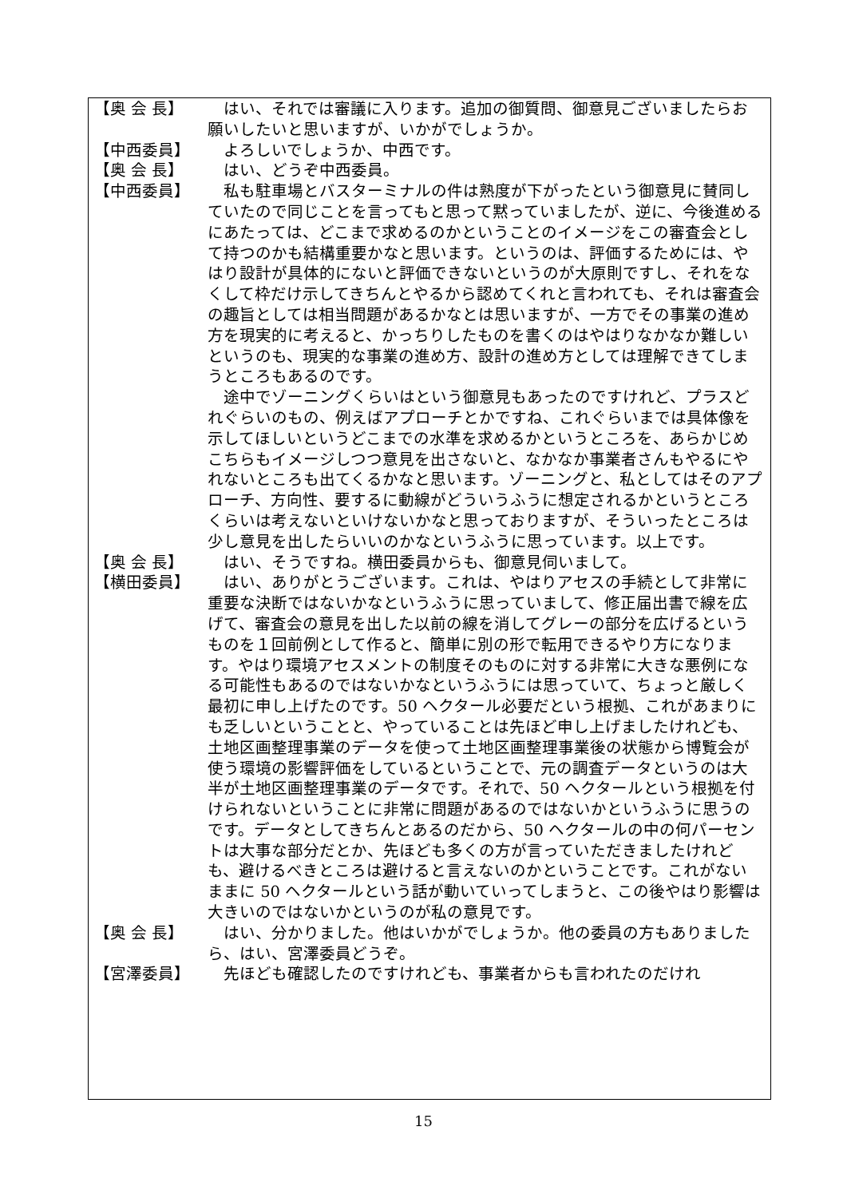【奥 会 長】 はい、それでは審議に入ります。追加の御質問、御意見ございましたらお願いしたいと思いますが、いかがでしょうか。
【中西委員】 よろしいでしょうか、中西です。
【奥 会 長】 はい、どうぞ中西委員。
【中西委員】 私も駐車場とバスターミナルの件は熟度が下がったという御意見に賛同していたので同じことを言ってもと思って黙っていましたが、逆に、今後進めるにあたっては、どこまで求めるのかということのイメージをこの審査会として持つのかも結構重要かなと思います。というのは、評価するためには、やはり設計が具体的にないと評価できないというのが大原則ですし、それをなくして枠だけ示してきちんとやるから認めてくれと言われても、それは審査会の趣旨としては相当問題があるかなとは思いますが、一方でその事業の進め方を現実的に考えると、かっちりしたものを書くのはやはりなかなか難しいというのも、現実的な事業の進め方、設計の進め方としては理解できてしまうところもあるのです。
途中でゾーニングくらいはという御意見もあったのですけれど、プラスどれぐらいのもの、例えばアプローチとかですね、これぐらいまでは具体像を示してほしいというどこまでの水準を求めるかというところを、あらかじめこちらもイメージしつつ意見を出さないと、なかなか事業者さんもやるにやれないところも出てくるかなと思います。ゾーニングと、私としてはそのアプローチ、方向性、要するに動線がどういうふうに想定されるかというところくらいは考えないといけないかなと思っておりますが、そういったところは少し意見を出したらいいのかなというふうに思っています。以上です。
【奥 会 長】 はい、そうですね。横田委員からも、御意見伺いまして。
【横田委員】 はい、ありがとうございます。これは、やはりアセスの手続として非常に重要な決断ではないかなというふうに思っていまして、修正届出書で線を広げて、審査会の意見を出した以前の線を消してグレーの部分を広げるというものを１回前例として作ると、簡単に別の形で転用できるやり方になります。やはり環境アセスメントの制度そのものに対する非常に大きな悪例になる可能性もあるのではないかなというふうには思っていて、ちょっと厳しく最初に申し上げたのです。50 ヘクタール必要だという根拠、これがあまりにも乏しいということと、やっていることは先ほど申し上げましたけれども、土地区画整理事業のデータを使って土地区画整理事業後の状態から博覧会が使う環境の影響評価をしているということで、元の調査データというのは大半が土地区画整理事業のデータです。それで、50 ヘクタールという根拠を付けられないということに非常に問題があるのではないかというふうに思うのです。データとしてきちんとあるのだから、50 ヘクタールの中の何パーセントは大事な部分だとか、先ほども多くの方が言っていただきましたけれども、避けるべきところは避けると言えないのかということです。これがないままに 50 ヘクタールという話が動いていってしまうと、この後やはり影響は大きいのではないかというのが私の意見です。
【奥 会 長】 はい、分かりました。他はいかがでしょうか。他の委員の方もありましたら、はい、宮澤委員どうぞ。
【宮澤委員】 先ほども確認したのですけれども、事業者からも言われたのだけれ
15